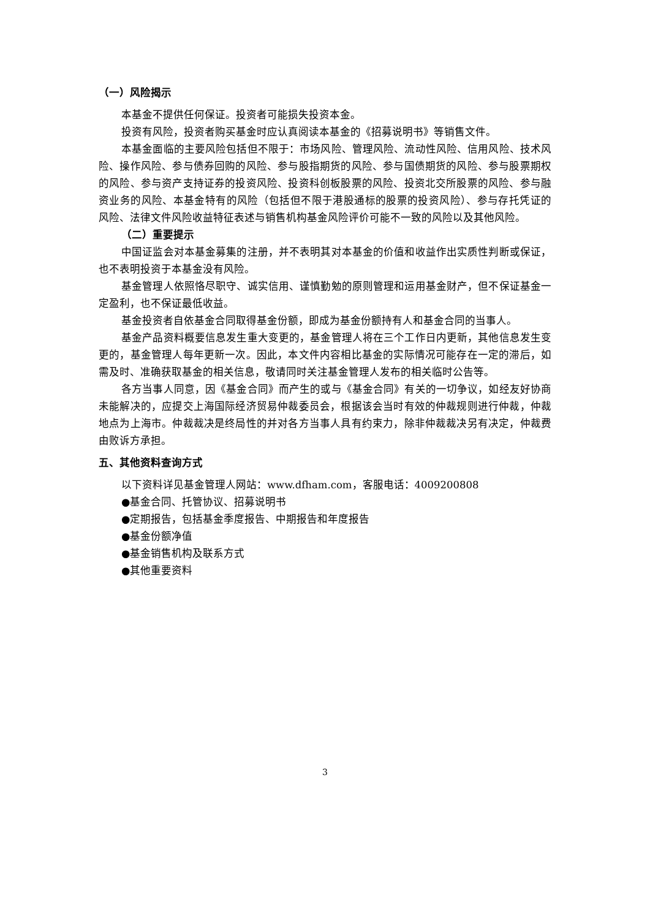（一）风险揭示
本基金不提供任何保证。投资者可能损失投资本金。
投资有风险，投资者购买基金时应认真阅读本基金的《招募说明书》等销售文件。
本基金面临的主要风险包括但不限于：市场风险、管理风险、流动性风险、信用风险、技术风险、操作风险、参与债券回购的风险、参与股指期货的风险、参与国债期货的风险、参与股票期权的风险、参与资产支持证券的投资风险、投资科创板股票的风险、投资北交所股票的风险、参与融资业务的风险、本基金特有的风险（包括但不限于港股通标的股票的投资风险）、参与存托凭证的风险、法律文件风险收益特征表述与销售机构基金风险评价可能不一致的风险以及其他风险。
（二）重要提示
中国证监会对本基金募集的注册，并不表明其对本基金的价值和收益作出实质性判断或保证，也不表明投资于本基金没有风险。
基金管理人依照恪尽职守、诚实信用、谨慎勤勉的原则管理和运用基金财产，但不保证基金一定盈利，也不保证最低收益。
基金投资者自依基金合同取得基金份额，即成为基金份额持有人和基金合同的当事人。
基金产品资料概要信息发生重大变更的，基金管理人将在三个工作日内更新，其他信息发生变更的，基金管理人每年更新一次。因此，本文件内容相比基金的实际情况可能存在一定的滞后，如需及时、准确获取基金的相关信息，敬请同时关注基金管理人发布的相关临时公告等。
各方当事人同意，因《基金合同》而产生的或与《基金合同》有关的一切争议，如经友好协商未能解决的，应提交上海国际经济贸易仲裁委员会，根据该会当时有效的仲裁规则进行仲裁，仲裁地点为上海市。仲裁裁决是终局性的并对各方当事人具有约束力，除非仲裁裁决另有决定，仲裁费由败诉方承担。
五、其他资料查询方式
以下资料详见基金管理人网站：www.dfham.com，客服电话：4009200808
●基金合同、托管协议、招募说明书
●定期报告，包括基金季度报告、中期报告和年度报告
●基金份额净值
●基金销售机构及联系方式
●其他重要资料
3